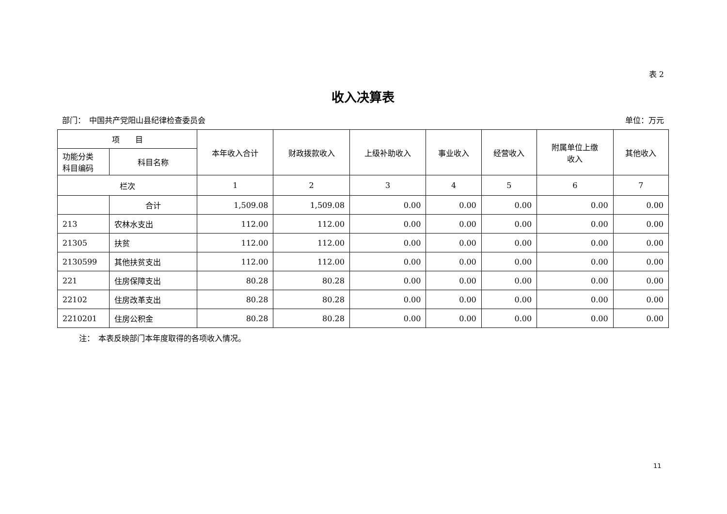表 2
收入决算表
部门：　中国共产党阳山县纪律检查委员会 单位：万元
| 项 目 | | 本年收入合计 | 财政拨款收入 | 上级补助收入 | 事业收入 | 经营收入 | 附属单位上缴 收入 | 其他收入 |
| --- | --- | --- | --- | --- | --- | --- | --- | --- |
| 功能分类 科目编码 | 科目名称 | | | | | | | |
| 栏次 | | 1 | 2 | 3 | 4 | 5 | 6 | 7 |
| | 合计 | 1,509.08 | 1,509.08 | 0.00 | 0.00 | 0.00 | 0.00 | 0.00 |
| 213 | 农林水支出 | 112.00 | 112.00 | 0.00 | 0.00 | 0.00 | 0.00 | 0.00 |
| 21305 | 扶贫 | 112.00 | 112.00 | 0.00 | 0.00 | 0.00 | 0.00 | 0.00 |
| 2130599 | 其他扶贫支出 | 112.00 | 112.00 | 0.00 | 0.00 | 0.00 | 0.00 | 0.00 |
| 221 | 住房保障支出 | 80.28 | 80.28 | 0.00 | 0.00 | 0.00 | 0.00 | 0.00 |
| 22102 | 住房改革支出 | 80.28 | 80.28 | 0.00 | 0.00 | 0.00 | 0.00 | 0.00 |
| 2210201 | 住房公积金 | 80.28 | 80.28 | 0.00 | 0.00 | 0.00 | 0.00 | 0.00 |
注：　本表反映部门本年度取得的各项收入情况。
11